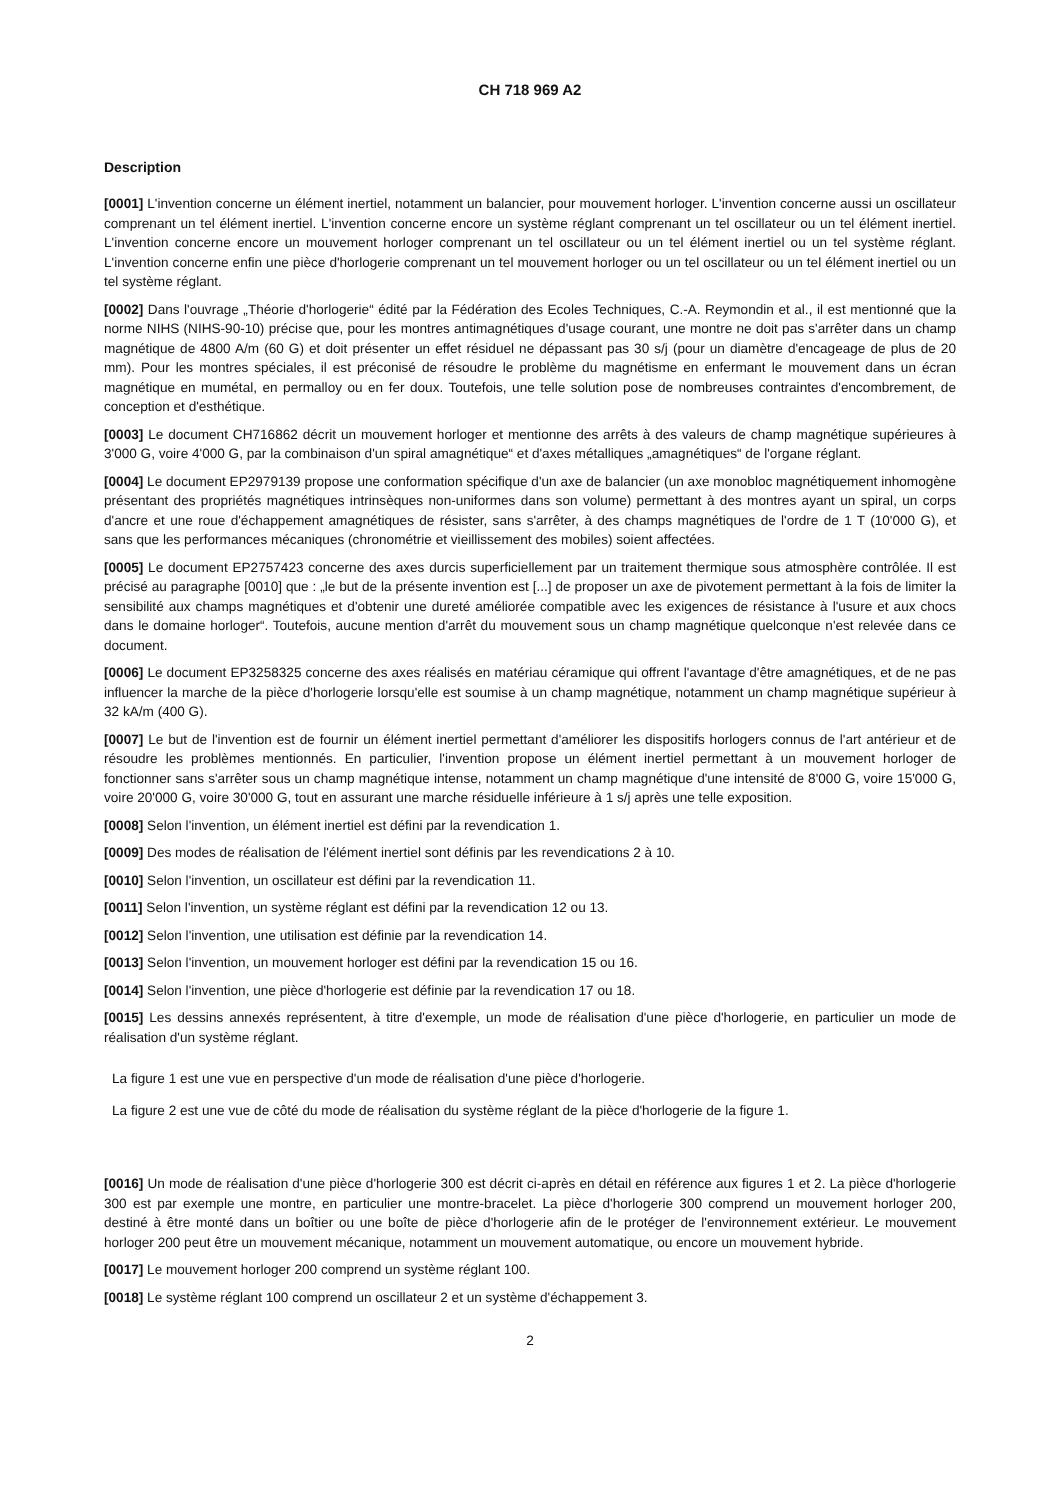CH 718 969 A2
Description
[0001] L'invention concerne un élément inertiel, notamment un balancier, pour mouvement horloger. L'invention concerne aussi un oscillateur comprenant un tel élément inertiel. L'invention concerne encore un système réglant comprenant un tel oscillateur ou un tel élément inertiel. L'invention concerne encore un mouvement horloger comprenant un tel oscillateur ou un tel élément inertiel ou un tel système réglant. L'invention concerne enfin une pièce d'horlogerie comprenant un tel mouvement horloger ou un tel oscillateur ou un tel élément inertiel ou un tel système réglant.
[0002] Dans l'ouvrage „Théorie d'horlogerie“ édité par la Fédération des Ecoles Techniques, C.-A. Reymondin et al., il est mentionné que la norme NIHS (NIHS-90-10) précise que, pour les montres antimagnétiques d'usage courant, une montre ne doit pas s'arrêter dans un champ magnétique de 4800 A/m (60 G) et doit présenter un effet résiduel ne dépassant pas 30 s/j (pour un diamètre d'encageage de plus de 20 mm). Pour les montres spéciales, il est préconisé de résoudre le problème du magnétisme en enfermant le mouvement dans un écran magnétique en mumétal, en permalloy ou en fer doux. Toutefois, une telle solution pose de nombreuses contraintes d'encombrement, de conception et d'esthétique.
[0003] Le document CH716862 décrit un mouvement horloger et mentionne des arrêts à des valeurs de champ magnétique supérieures à 3'000 G, voire 4'000 G, par la combinaison d'un spiral amagnétique“ et d'axes métalliques „amagnétiques“ de l'organe réglant.
[0004] Le document EP2979139 propose une conformation spécifique d'un axe de balancier (un axe monobloc magnétiquement inhomogène présentant des propriétés magnétiques intrinsèques non-uniformes dans son volume) permettant à des montres ayant un spiral, un corps d'ancre et une roue d'échappement amagnétiques de résister, sans s'arrêter, à des champs magnétiques de l'ordre de 1 T (10'000 G), et sans que les performances mécaniques (chronométrie et vieillissement des mobiles) soient affectées.
[0005] Le document EP2757423 concerne des axes durcis superficiellement par un traitement thermique sous atmosphère contrôlée. Il est précisé au paragraphe [0010] que : „le but de la présente invention est [...] de proposer un axe de pivotement permettant à la fois de limiter la sensibilité aux champs magnétiques et d'obtenir une dureté améliorée compatible avec les exigences de résistance à l'usure et aux chocs dans le domaine horloger“. Toutefois, aucune mention d'arrêt du mouvement sous un champ magnétique quelconque n'est relevée dans ce document.
[0006] Le document EP3258325 concerne des axes réalisés en matériau céramique qui offrent l'avantage d'être amagnétiques, et de ne pas influencer la marche de la pièce d'horlogerie lorsqu'elle est soumise à un champ magnétique, notamment un champ magnétique supérieur à 32 kA/m (400 G).
[0007] Le but de l'invention est de fournir un élément inertiel permettant d'améliorer les dispositifs horlogers connus de l'art antérieur et de résoudre les problèmes mentionnés. En particulier, l'invention propose un élément inertiel permettant à un mouvement horloger de fonctionner sans s'arrêter sous un champ magnétique intense, notamment un champ magnétique d'une intensité de 8'000 G, voire 15'000 G, voire 20'000 G, voire 30'000 G, tout en assurant une marche résiduelle inférieure à 1 s/j après une telle exposition.
[0008] Selon l'invention, un élément inertiel est défini par la revendication 1.
[0009] Des modes de réalisation de l'élément inertiel sont définis par les revendications 2 à 10.
[0010] Selon l'invention, un oscillateur est défini par la revendication 11.
[0011] Selon l'invention, un système réglant est défini par la revendication 12 ou 13.
[0012] Selon l'invention, une utilisation est définie par la revendication 14.
[0013] Selon l'invention, un mouvement horloger est défini par la revendication 15 ou 16.
[0014] Selon l'invention, une pièce d'horlogerie est définie par la revendication 17 ou 18.
[0015] Les dessins annexés représentent, à titre d'exemple, un mode de réalisation d'une pièce d'horlogerie, en particulier un mode de réalisation d'un système réglant.
La figure 1 est une vue en perspective d'un mode de réalisation d'une pièce d'horlogerie.
La figure 2 est une vue de côté du mode de réalisation du système réglant de la pièce d'horlogerie de la figure 1.
[0016] Un mode de réalisation d'une pièce d'horlogerie 300 est décrit ci-après en détail en référence aux figures 1 et 2. La pièce d'horlogerie 300 est par exemple une montre, en particulier une montre-bracelet. La pièce d'horlogerie 300 comprend un mouvement horloger 200, destiné à être monté dans un boîtier ou une boîte de pièce d'horlogerie afin de le protéger de l'environnement extérieur. Le mouvement horloger 200 peut être un mouvement mécanique, notamment un mouvement automatique, ou encore un mouvement hybride.
[0017] Le mouvement horloger 200 comprend un système réglant 100.
[0018] Le système réglant 100 comprend un oscillateur 2 et un système d'échappement 3.
2